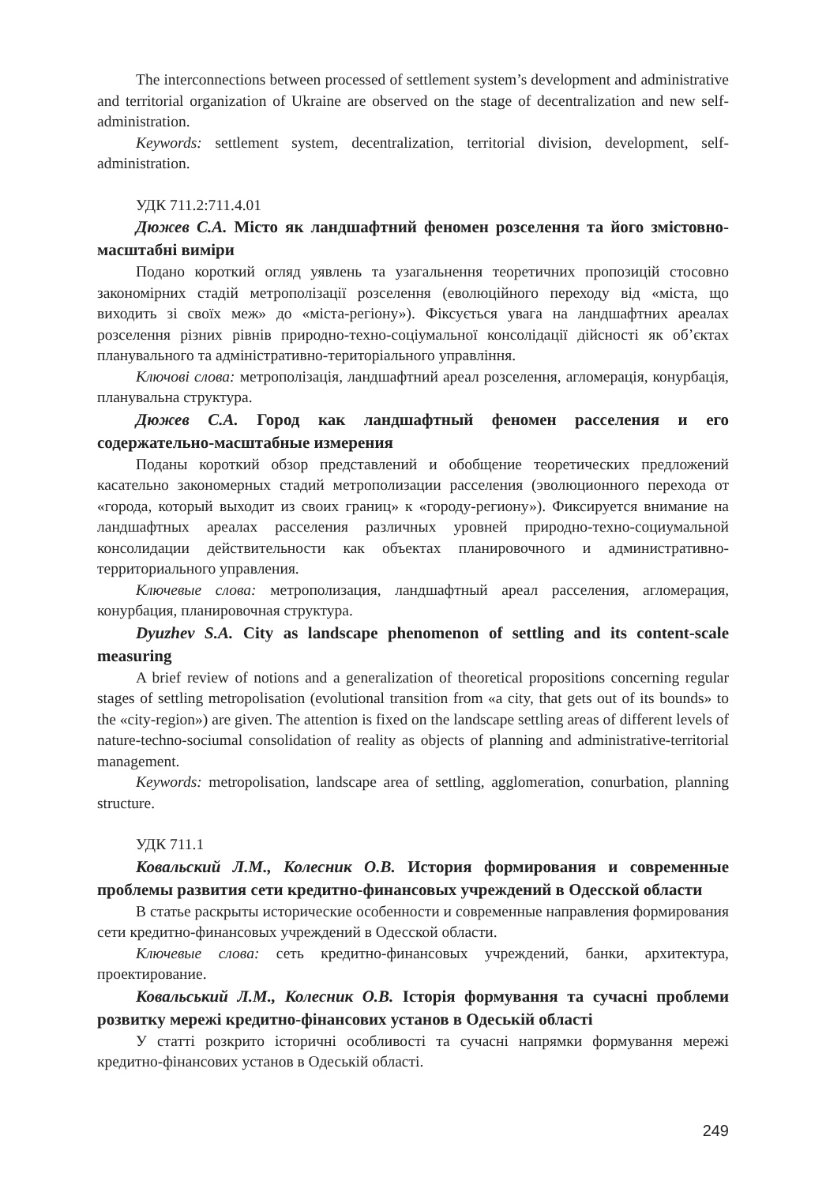The interconnections between processed of settlement system’s development and administrative and territorial organization of Ukraine are observed on the stage of decentralization and new self-administration.
Keywords: settlement system, decentralization, territorial division, development, self-administration.
УДК 711.2:711.4.01
Дюжев С.А. Місто як ландшафтний феномен розселення та його змістовно-масштабні виміри
Подано короткий огляд уявлень та узагальнення теоретичних пропозицій стосовно закономірних стадій метрополізації розселення (еволюційного переходу від «міста, що виходить зі своїх меж» до «міста-регіону»). Фіксується увага на ландшафтних ареалах розселення різних рівнів природно-техно-соціумальної консолідації дійсності як об’єктах планувального та адміністративно-територіального управління.
Ключові слова: метрополізація, ландшафтний ареал розселення, агломерація, конурбація, планувальна структура.
Дюжев С.А. Город как ландшафтный феномен расселения и его содержательно-масштабные измерения
Поданы короткий обзор представлений и обобщение теоретических предложений касательно закономерных стадий метрополизации расселения (эволюционного перехода от «города, который выходит из своих границ» к «городу-региону»). Фиксируется внимание на ландшафтных ареалах расселения различных уровней природно-техно-социумальной консолидации действительности как объектах планировочного и административно-территориального управления.
Ключевые слова: метрополизация, ландшафтный ареал расселения, агломерация, конурбация, планировочная структура.
Dyuzhev S.A. City as landscape phenomenon of settling and its content-scale measuring
A brief review of notions and a generalization of theoretical propositions concerning regular stages of settling metropolisation (evolutional transition from «a city, that gets out of its bounds» to the «city-region») are given. The attention is fixed on the landscape settling areas of different levels of nature-techno-sociumal consolidation of reality as objects of planning and administrative-territorial management.
Keywords: metropolisation, landscape area of settling, agglomeration, conurbation, planning structure.
УДК 711.1
Ковальский Л.М., Колесник О.В. История формирования и современные проблемы развития сети кредитно-финансовых учреждений в Одесской области
В статье раскрыты исторические особенности и современные направления формирования сети кредитно-финансовых учреждений в Одесской области.
Ключевые слова: сеть кредитно-финансовых учреждений, банки, архитектура, проектирование.
Ковальський Л.М., Колесник О.В. Історія формування та сучасні проблеми розвитку мережі кредитно-фінансових установ в Одеській області
У статті розкрито історичні особливості та сучасні напрямки формування мережі кредитно-фінансових установ в Одеській області.
249